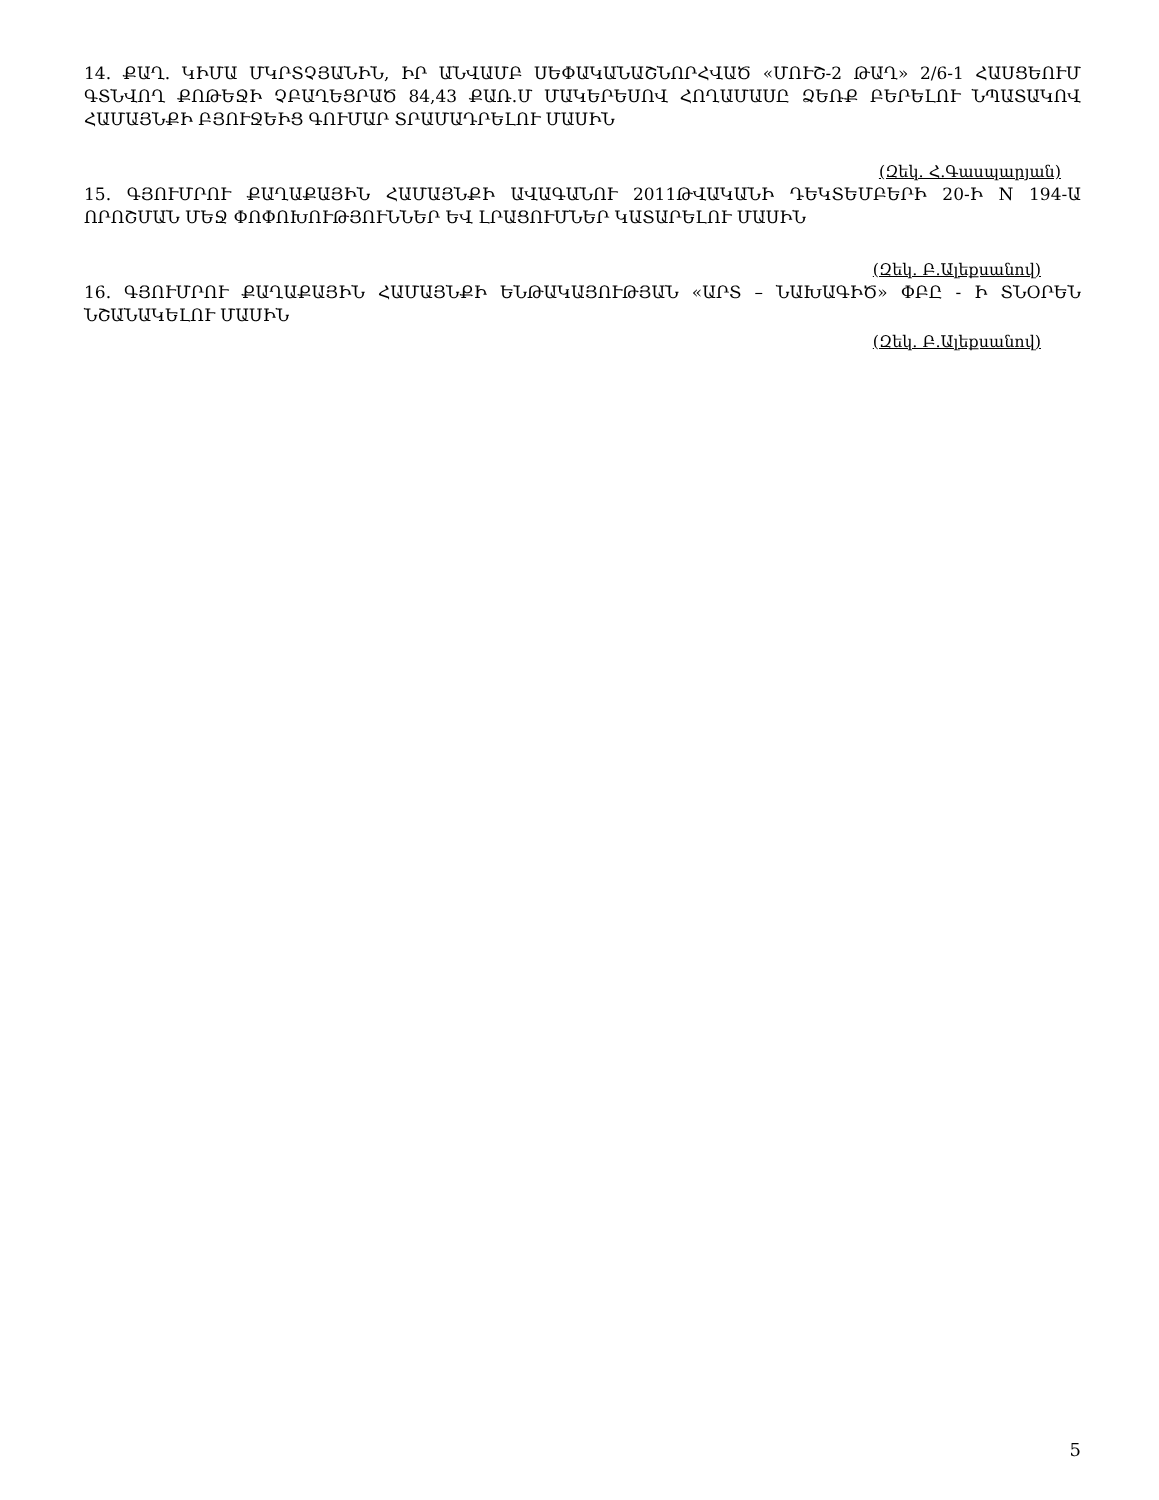14. ՔԱՂ. ԿԻՄԱ ՄԿՐՏՉՅԱՆԻՆ, ԻՐ ԱՆՎԱՄԲ ՍԵՓԱԿԱՆԱՇՆՈՐՀՎԱԾ «ՄՈՒՇ-2 ԹԱՂ» 2/6-1 ՀԱՍՑԵՈՒՄ ԳՏՆՎՈՂ ՔՈԹԵՋԻ ՉԲԱՂԵՑՐԱԾ 84,43 ՔԱՌ.Մ ՄԱԿԵՐԵՍՈՎ ՀՈՂԱՄԱՍԸ ՁԵՌՔ ԲԵՐԵԼՈՒ ՆՊԱՏԱԿՈՎ ՀԱՄԱՅՆՔԻ ԲՅՈՒՋԵԻՑ ԳՈՒՄԱՐ ՏՐԱՄԱԴՐԵԼՈՒ ՄԱՍԻՆ
(Զեկ. Հ.Գասպարյան)
15. ԳՅՈՒՄՐՈՒ ՔԱՂԱՔԱՅԻՆ ՀԱՄԱՅՆՔԻ ԱՎԱԳԱՆՈՒ 2011ԹՎԱԿԱՆԻ ԴԵԿՏԵՄԲԵՐԻ 20-Ի N 194-Ա ՈՐՈՇՄԱՆ ՄԵՋ ՓՈՓՈԽՈՒԹՅՈՒՆՆԵՐ ԵՎ ԼՐԱՑՈՒՄՆԵՐ ԿԱՏԱՐԵԼՈՒ ՄԱՍԻՆ
(Զեկ. Բ.Ալեքսանով)
16. ԳՅՈՒՄՐՈՒ ՔԱՂԱՔԱՅԻՆ ՀԱՄԱՅՆՔԻ ԵՆԹԱԿԱՅՈՒԹՅԱՆ «ԱՐՏ – ՆԱԽԱԳԻԾ» ՓԲԸ - Ի ՏՆՕՐԵՆ ՆՇԱՆԱԿԵԼՈՒ ՄԱՍԻՆ
(Զեկ. Բ.Ալեքսանով)
5